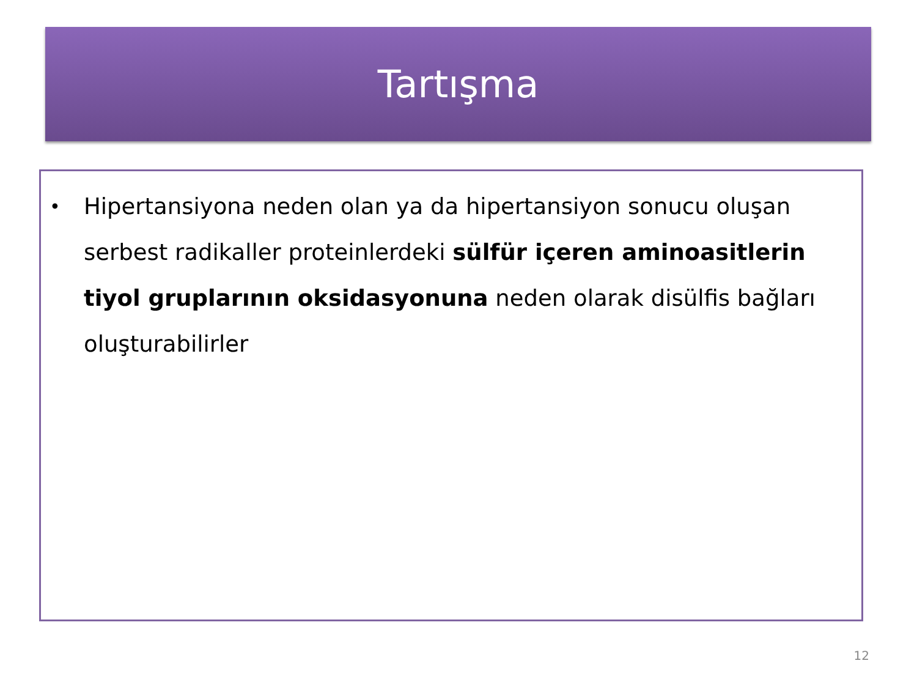Tartışma
• Hipertansiyona neden olan ya da hipertansiyon sonucu oluşan serbest radikaller proteinlerdeki sülfür içeren aminoasitlerin tiyol gruplarının oksidasyonuna neden olarak disülfis bağları oluşturabilirler
12